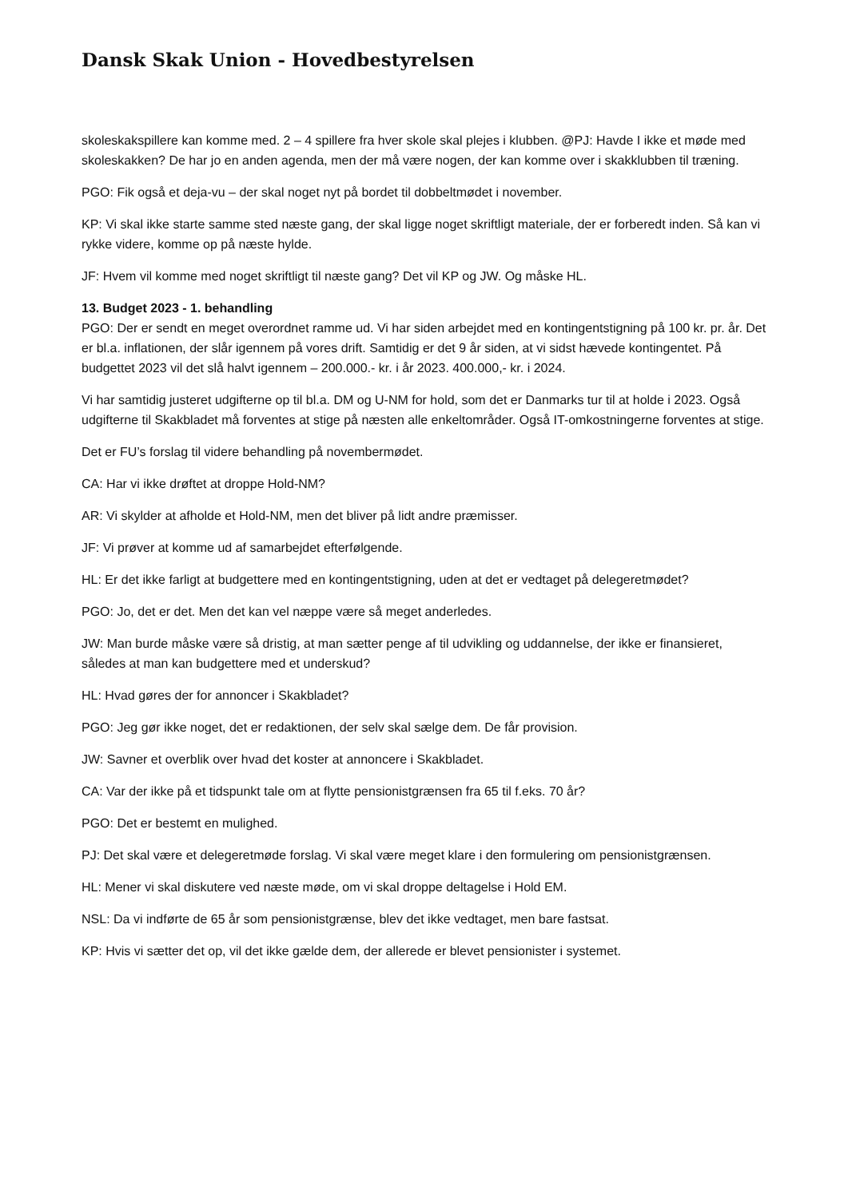Dansk Skak Union - Hovedbestyrelsen
skoleskakspillere kan komme med. 2 – 4 spillere fra hver skole skal plejes i klubben. @PJ: Havde I ikke et møde med skoleskakken? De har jo en anden agenda, men der må være nogen, der kan komme over i skakklubben til træning.
PGO: Fik også et deja-vu – der skal noget nyt på bordet til dobbeltmødet i november.
KP: Vi skal ikke starte samme sted næste gang, der skal ligge noget skriftligt materiale, der er forberedt inden. Så kan vi rykke videre, komme op på næste hylde.
JF: Hvem vil komme med noget skriftligt til næste gang? Det vil KP og JW. Og måske HL.
13. Budget 2023 - 1. behandling
PGO: Der er sendt en meget overordnet ramme ud. Vi har siden arbejdet med en kontingentstigning på 100 kr. pr. år. Det er bl.a. inflationen, der slår igennem på vores drift. Samtidig er det 9 år siden, at vi sidst hævede kontingentet. På budgettet 2023 vil det slå halvt igennem – 200.000.- kr. i år 2023. 400.000,- kr. i 2024.
Vi har samtidig justeret udgifterne op til bl.a. DM og U-NM for hold, som det er Danmarks tur til at holde i 2023. Også udgifterne til Skakbladet må forventes at stige på næsten alle enkeltområder. Også IT-omkostningerne forventes at stige.
Det er FU’s forslag til videre behandling på novembermødet.
CA: Har vi ikke drøftet at droppe Hold-NM?
AR: Vi skylder at afholde et Hold-NM, men det bliver på lidt andre præmisser.
JF: Vi prøver at komme ud af samarbejdet efterfølgende.
HL: Er det ikke farligt at budgettere med en kontingentstigning, uden at det er vedtaget på delegeretmødet?
PGO: Jo, det er det. Men det kan vel næppe være så meget anderledes.
JW: Man burde måske være så dristig, at man sætter penge af til udvikling og uddannelse, der ikke er finansieret, således at man kan budgettere med et underskud?
HL: Hvad gøres der for annoncer i Skakbladet?
PGO: Jeg gør ikke noget, det er redaktionen, der selv skal sælge dem. De får provision.
JW: Savner et overblik over hvad det koster at annoncere i Skakbladet.
CA: Var der ikke på et tidspunkt tale om at flytte pensionistgrænsen fra 65 til f.eks. 70 år?
PGO: Det er bestemt en mulighed.
PJ: Det skal være et delegeretmøde forslag. Vi skal være meget klare i den formulering om pensionistgrænsen.
HL: Mener vi skal diskutere ved næste møde, om vi skal droppe deltagelse i Hold EM.
NSL: Da vi indførte de 65 år som pensionistgrænse, blev det ikke vedtaget, men bare fastsat.
KP: Hvis vi sætter det op, vil det ikke gælde dem, der allerede er blevet pensionister i systemet.